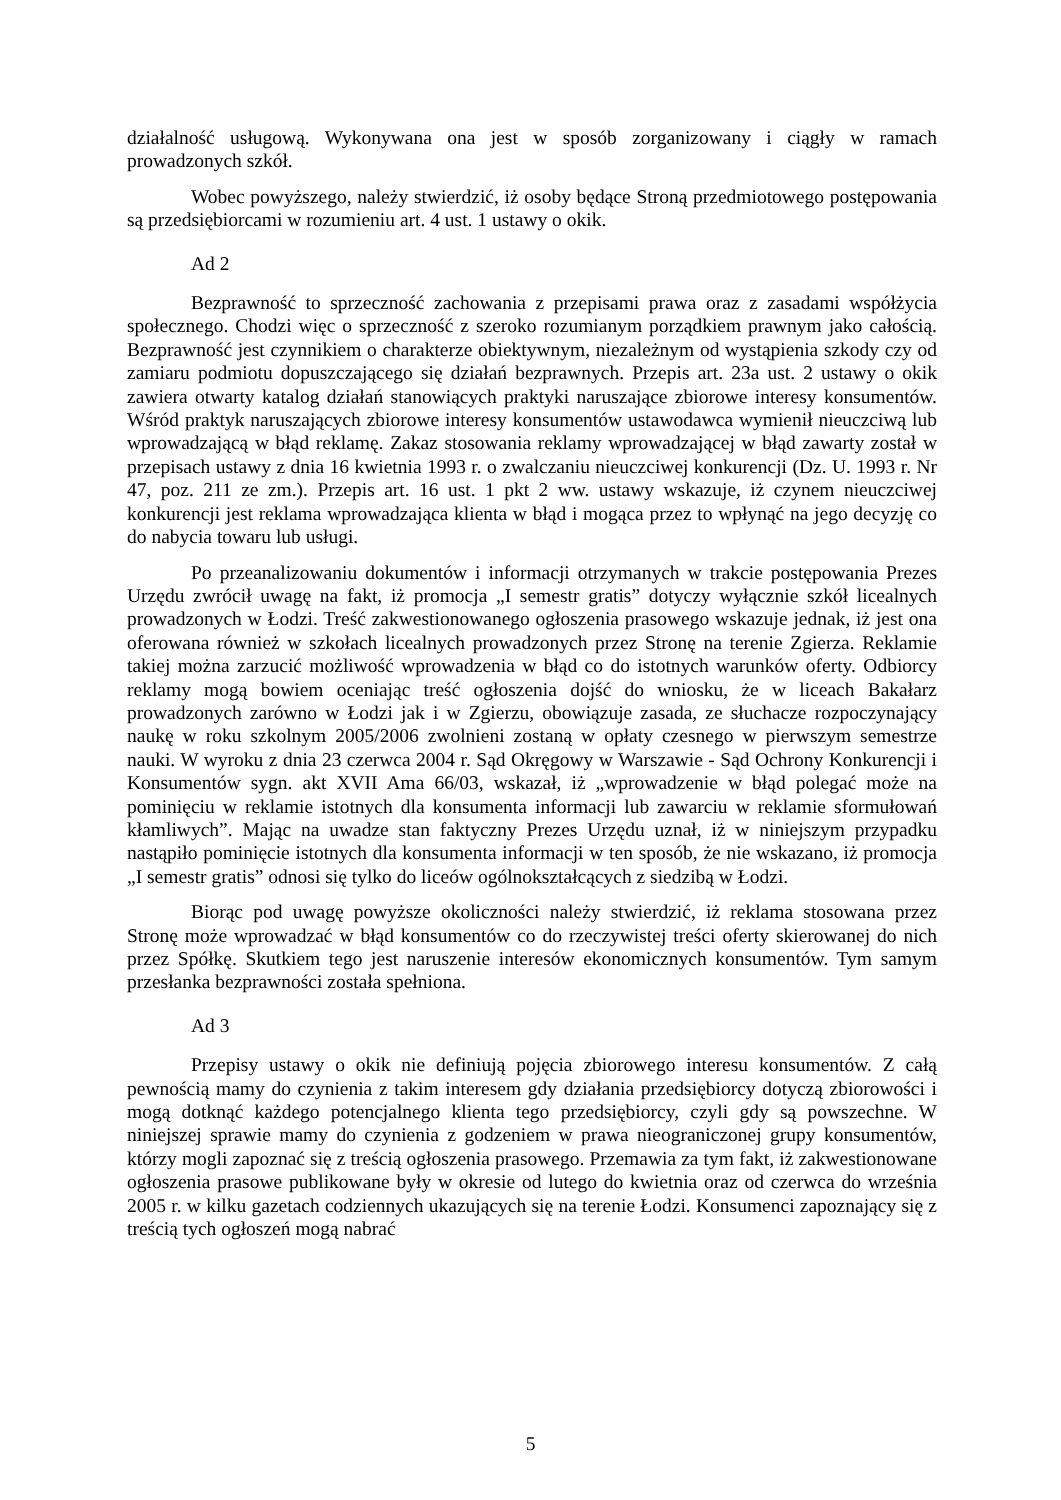działalność usługową. Wykonywana ona jest w sposób zorganizowany i ciągły w ramach prowadzonych szkół.
Wobec powyższego, należy stwierdzić, iż osoby będące Stroną przedmiotowego postępowania są przedsiębiorcami w rozumieniu art. 4 ust. 1 ustawy o okik.
Ad 2
Bezprawność to sprzeczność zachowania z przepisami prawa oraz z zasadami współżycia społecznego. Chodzi więc o sprzeczność z szeroko rozumianym porządkiem prawnym jako całością. Bezprawność jest czynnikiem o charakterze obiektywnym, niezależnym od wystąpienia szkody czy od zamiaru podmiotu dopuszczającego się działań bezprawnych. Przepis art. 23a ust. 2 ustawy o okik zawiera otwarty katalog działań stanowiących praktyki naruszające zbiorowe interesy konsumentów. Wśród praktyk naruszających zbiorowe interesy konsumentów ustawodawca wymienił nieuczciwą lub wprowadzającą w błąd reklamę. Zakaz stosowania reklamy wprowadzającej w błąd zawarty został w przepisach ustawy z dnia 16 kwietnia 1993 r. o zwalczaniu nieuczciwej konkurencji (Dz. U. 1993 r. Nr 47, poz. 211 ze zm.). Przepis art. 16 ust. 1 pkt 2 ww. ustawy wskazuje, iż czynem nieuczciwej konkurencji jest reklama wprowadzająca klienta w błąd i mogąca przez to wpłynąć na jego decyzję co do nabycia towaru lub usługi.
Po przeanalizowaniu dokumentów i informacji otrzymanych w trakcie postępowania Prezes Urzędu zwrócił uwagę na fakt, iż promocja „I semestr gratis” dotyczy wyłącznie szkół licealnych prowadzonych w Łodzi. Treść zakwestionowanego ogłoszenia prasowego wskazuje jednak, iż jest ona oferowana również w szkołach licealnych prowadzonych przez Stronę na terenie Zgierza. Reklamie takiej można zarzucić możliwość wprowadzenia w błąd co do istotnych warunków oferty. Odbiorcy reklamy mogą bowiem oceniając treść ogłoszenia dojść do wniosku, że w liceach Bakałarz prowadzonych zarówno w Łodzi jak i w Zgierzu, obowiązuje zasada, ze słuchacze rozpoczynający naukę w roku szkolnym 2005/2006 zwolnieni zostaną w opłaty czesnego w pierwszym semestrze nauki. W wyroku z dnia 23 czerwca 2004 r. Sąd Okręgowy w Warszawie - Sąd Ochrony Konkurencji i Konsumentów sygn. akt XVII Ama 66/03, wskazał, iż „wprowadzenie w błąd polegać może na pominięciu w reklamie istotnych dla konsumenta informacji lub zawarciu w reklamie sformułowań kłamliwych”. Mając na uwadze stan faktyczny Prezes Urzędu uznał, iż w niniejszym przypadku nastąpiło pominięcie istotnych dla konsumenta informacji w ten sposób, że nie wskazano, iż promocja „I semestr gratis” odnosi się tylko do liceów ogólnokształcących z siedzibą w Łodzi.
Biorąc pod uwagę powyższe okoliczności należy stwierdzić, iż reklama stosowana przez Stronę może wprowadzać w błąd konsumentów co do rzeczywistej treści oferty skierowanej do nich przez Spółkę. Skutkiem tego jest naruszenie interesów ekonomicznych konsumentów. Tym samym przesłanka bezprawności została spełniona.
Ad 3
Przepisy ustawy o okik nie definiują pojęcia zbiorowego interesu konsumentów. Z całą pewnością mamy do czynienia z takim interesem gdy działania przedsiębiorcy dotyczą zbiorowości i mogą dotknąć każdego potencjalnego klienta tego przedsiębiorcy, czyli gdy są powszechne. W niniejszej sprawie mamy do czynienia z godzeniem w prawa nieograniczonej grupy konsumentów, którzy mogli zapoznać się z treścią ogłoszenia prasowego. Przemawia za tym fakt, iż zakwestionowane ogłoszenia prasowe publikowane były w okresie od lutego do kwietnia oraz od czerwca do września 2005 r. w kilku gazetach codziennych ukazujących się na terenie Łodzi. Konsumenci zapoznający się z treścią tych ogłoszeń mogą nabrać
5